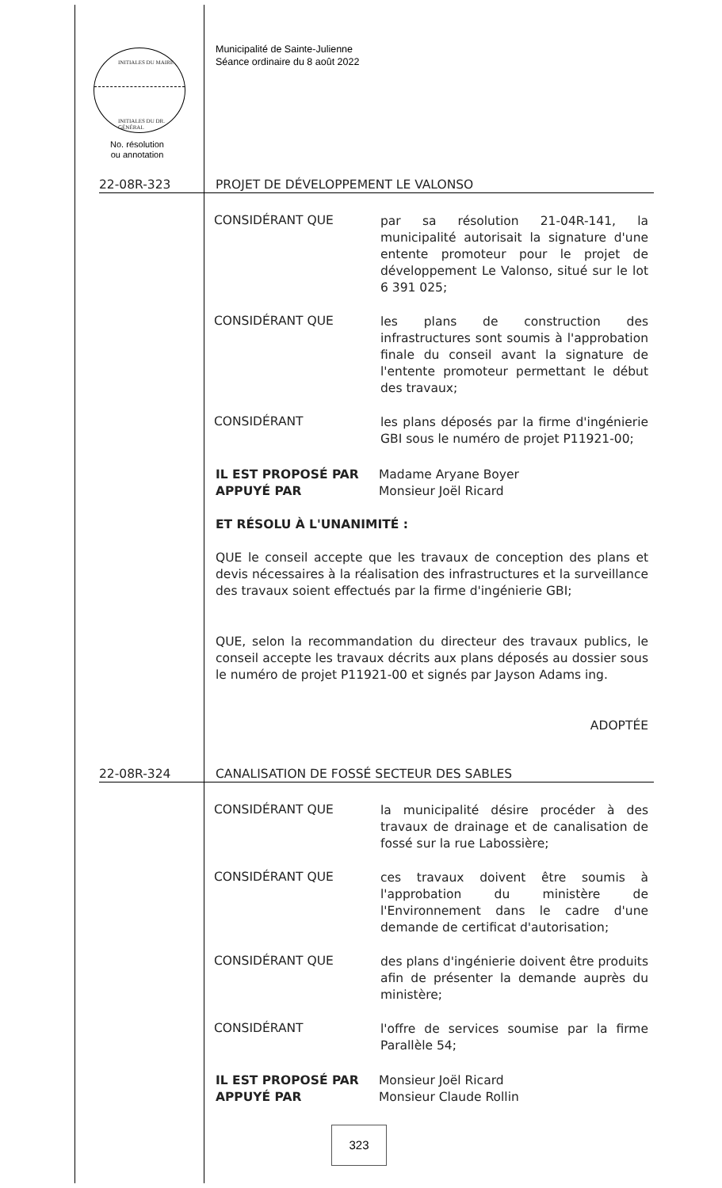INITIALES DU MAIRE
INITIALES DU DR. GÉNÉRAL
No. résolution
ou annotation
Municipalité de Sainte-Julienne
Séance ordinaire du 8 août 2022
22-08R-323 PROJET DE DÉVELOPPEMENT LE VALONSO
CONSIDÉRANT QUE
par sa résolution 21-04R-141, la municipalité autorisait la signature d'une entente promoteur pour le projet de développement Le Valonso, situé sur le lot 6 391 025;
CONSIDÉRANT QUE
les plans de construction des infrastructures sont soumis à l'approbation finale du conseil avant la signature de l'entente promoteur permettant le début des travaux;
CONSIDÉRANT
les plans déposés par la firme d'ingénierie GBI sous le numéro de projet P11921-00;
IL EST PROPOSÉ PAR
APPUYÉ PAR
Madame Aryane Boyer
Monsieur Joël Ricard
ET RÉSOLU À L'UNANIMITÉ :
QUE le conseil accepte que les travaux de conception des plans et devis nécessaires à la réalisation des infrastructures et la surveillance des travaux soient effectués par la firme d'ingénierie GBI;
QUE, selon la recommandation du directeur des travaux publics, le conseil accepte les travaux décrits aux plans déposés au dossier sous le numéro de projet P11921-00 et signés par Jayson Adams ing.
ADOPTÉE
22-08R-324 CANALISATION DE FOSSÉ SECTEUR DES SABLES
CONSIDÉRANT QUE
la municipalité désire procéder à des travaux de drainage et de canalisation de fossé sur la rue Labossière;
CONSIDÉRANT QUE
ces travaux doivent être soumis à l'approbation du ministère de l'Environnement dans le cadre d'une demande de certificat d'autorisation;
CONSIDÉRANT QUE
des plans d'ingénierie doivent être produits afin de présenter la demande auprès du ministère;
CONSIDÉRANT
l'offre de services soumise par la firme Parallèle 54;
IL EST PROPOSÉ PAR
APPUYÉ PAR
Monsieur Joël Ricard
Monsieur Claude Rollin
323